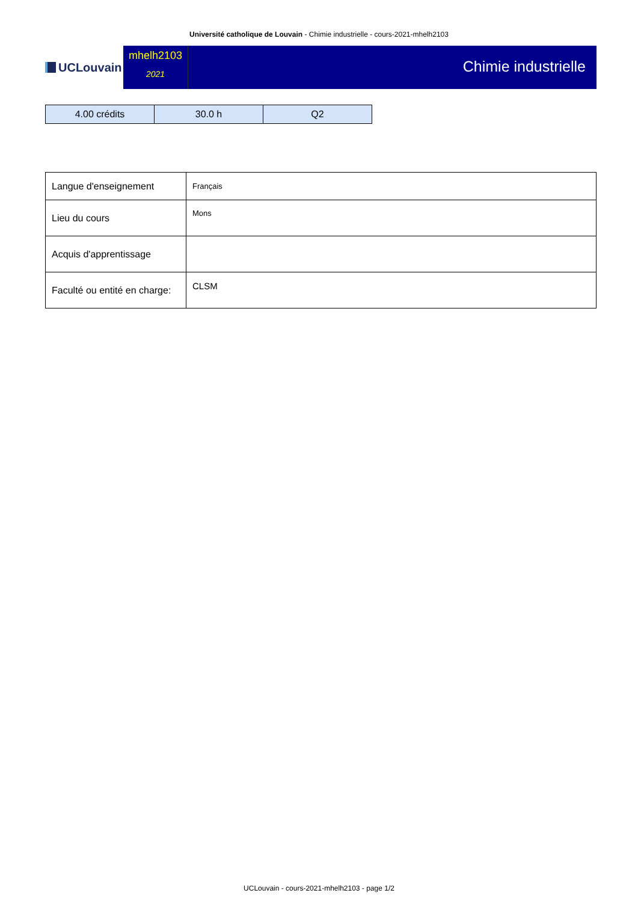Université catholique de Louvain - Chimie industrielle - cours-2021-mhelh2103
UCLouvain
mhelh2103
2021
Chimie industrielle
| 4.00 crédits | 30.0 h | Q2 |
| Langue d'enseignement | Français |
| Lieu du cours | Mons |
| Acquis d'apprentissage | |
| Faculté ou entité en charge: | CLSM |
UCLouvain - cours-2021-mhelh2103 - page 1/2